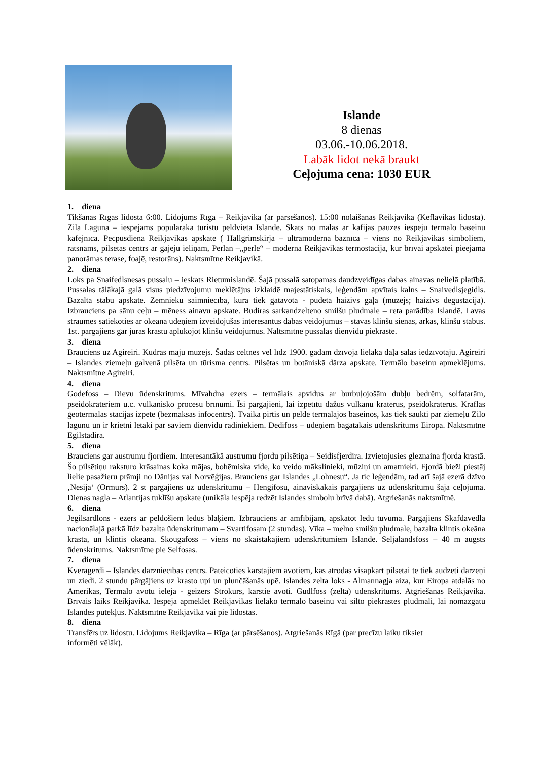Islande
8 dienas
03.06.-10.06.2018.
Labāk lidot nekā braukt
Ceļojuma cena: 1030 EUR
1. diena
Tikšanās Rīgas lidostā 6:00. Lidojums Rīga – Reikjavika (ar pārsēšanos). 15:00 nolaišanās Reikjavikā (Keflavikas lidosta). Zilā Lagūna – iespējams populārākā tūristu peldvieta Islandē. Skats no malas ar kafijas pauzes iespēju termālo baseinu kafejnīcā. Pēcpusdienā Reikjavikas apskate ( Hallgrimskirja – ultramodernā baznīca – viens no Reikjavikas simboliem, rātsnams, pilsētas centrs ar gājēju ieliņām, Perlan –„pērle“ – moderna Reikjavikas termostacija, kur brīvai apskatei pieejama panorāmas terase, foajē, restorāns). Naktsmītne Reikjavikā.
2. diena
Loks pa Snaifedlsnesas pussalu – ieskats Rietumislandē. Šajā pussalā satopamas daudzveidīgas dabas ainavas nelielā platībā. Pussalas tālākajā galā visus piedzīvojumu meklētājus izklaidē majestātiskais, leģendām apvītais kalns – Snaivedlsjegidls. Bazalta stabu apskate. Zemnieku saimniecība, kurā tiek gatavota - pūdēta haizivs gaļa (muzejs; haizivs degustācija). Izbrauciens pa sānu ceļu – mēness ainavu apskate. Budiras sarkandzelteno smilšu pludmale – reta parādība Islandē. Lavas straumes satiekoties ar okeāna ūdeņiem izveidojušas interesantus dabas veidojumus – stāvas klinšu sienas, arkas, klinšu stabus. 1st. pārgājiens gar jūras krastu aplūkojot klinšu veidojumus. Naltsmītne pussalas dienvidu piekrastē.
3. diena
Brauciens uz Agireiri. Kūdras māju muzejs. Šādās celtnēs vēl līdz 1900. gadam dzīvoja lielākā daļa salas iedzīvotāju. Agireiri – Islandes ziemeļu galvenā pilsēta un tūrisma centrs. Pilsētas un botāniskā dārza apskate. Termālo baseinu apmeklējums. Naktsmītne Agireiri.
4. diena
Godefoss – Dievu ūdenskritums. Mīvahdna ezers – termālais apvidus ar burbuļojošām dubļu bedrēm, solfatarām, pseidokrāteriem u.c. vulkānisko procesu brīnumi. Īsi pārgājieni, lai izpētītu dažus vulkānu krāterus, pseidokrāterus. Kraflas ģeotermālās stacijas izpēte (bezmaksas infocentrs). Tvaika pirtis un pelde termālajos baseinos, kas tiek saukti par ziemeļu Zilo lagūnu un ir krietni lētāki par saviem dienvidu radiniekiem. Dedifoss – ūdeņiem bagātākais ūdenskritums Eiropā. Naktsmītne Egilstadirā.
5. diena
Brauciens gar austrumu fjordiem. Interesantākā austrumu fjordu pilsētiņa – Seidisfjerdira. Izvietojusies gleznaina fjorda krastā. Šo pilsētiņu raksturo krāsainas koka mājas, bohēmiska vide, ko veido mākslinieki, mūziņi un amatnieki. Fjordā bieži piestāj lielie pasažieru prāmji no Dānijas vai Norvēģijas. Brauciens gar Islandes „Lohnesu“. Ja tic leģendām, tad arī šajā ezerā dzīvo ‚Nesija‘ (Ormurs). 2 st pārgājiens uz ūdenskritumu – Hengifosu, ainaviskākais pārgājiens uz ūdenskritumu šajā ceļojumā. Dienas nagla – Atlantijas tuklīšu apskate (unikāla iespēja redzēt Islandes simbolu brīvā dabā). Atgriešanās naktsmītnē.
6. diena
Jēgilsardlons - ezers ar peldošiem ledus blāķiem. Izbrauciens ar amfībijām, apskatot ledu tuvumā. Pārgājiens Skafdavedla nacionālajā parkā līdz bazalta ūdenskritumam – Svartifosam (2 stundas). Vīka – melno smilšu pludmale, bazalta klintis okeāna krastā, un klintis okeānā. Skougafoss – viens no skaistākajiem ūdenskritumiem Islandē. Seljalandsfoss – 40 m augsts ūdenskritums. Naktsmītne pie Selfosas.
7. diena
Kvēragerdi – Islandes dārzniecības centrs. Pateicoties karstajiem avotiem, kas atrodas visapkārt pilsētai te tiek audzēti dārzeņi un ziedi. 2 stundu pārgājiens uz krasto upi un plunčāšanās upē. Islandes zelta loks - Almannagja aiza, kur Eiropa atdalās no Amerikas, Termālo avotu ieleja - geizers Strokurs, karstie avoti. Gudlfoss (zelta) ūdenskritums. Atgriešanās Reikjavikā. Brīvais laiks Reikjavikā. Iespēja apmeklēt Reikjavikas lielāko termālo baseinu vai silto piekrastes pludmali, lai nomazgātu Islandes putekļus. Naktsmītne Reikjavikā vai pie lidostas.
8. diena
Transfērs uz lidostu. Lidojums Reikjavika – Rīga (ar pārsēšanos). Atgriešanās Rīgā (par precīzu laiku tiksiet
informēti vēlāk).